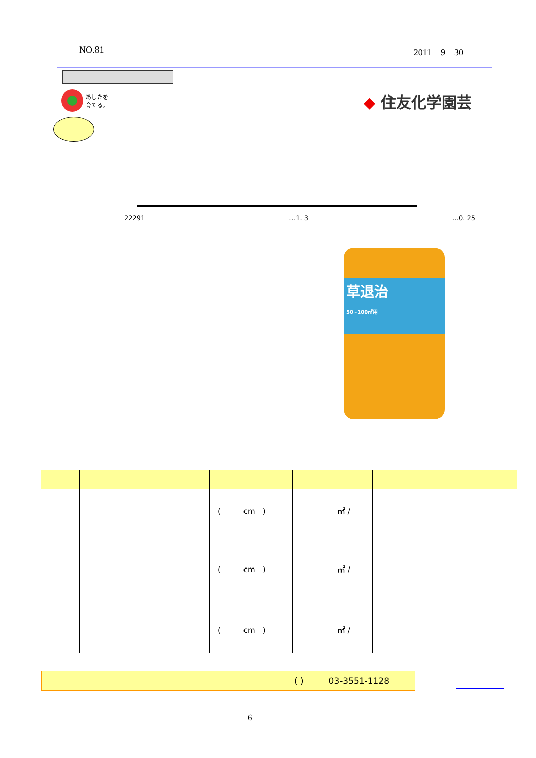NO.81 2011　9　30
あしたを
育てる。
◆ 住友化学園芸
22291 …1. 3 …0. 25
草退治
50~100㎡用
| | | | ( cm ) | ㎡ / | | |
| | | | ( cm ) | ㎡ / | | |
| | | | ( cm ) | ㎡ / | | |
( ) 03-3551-1128
6